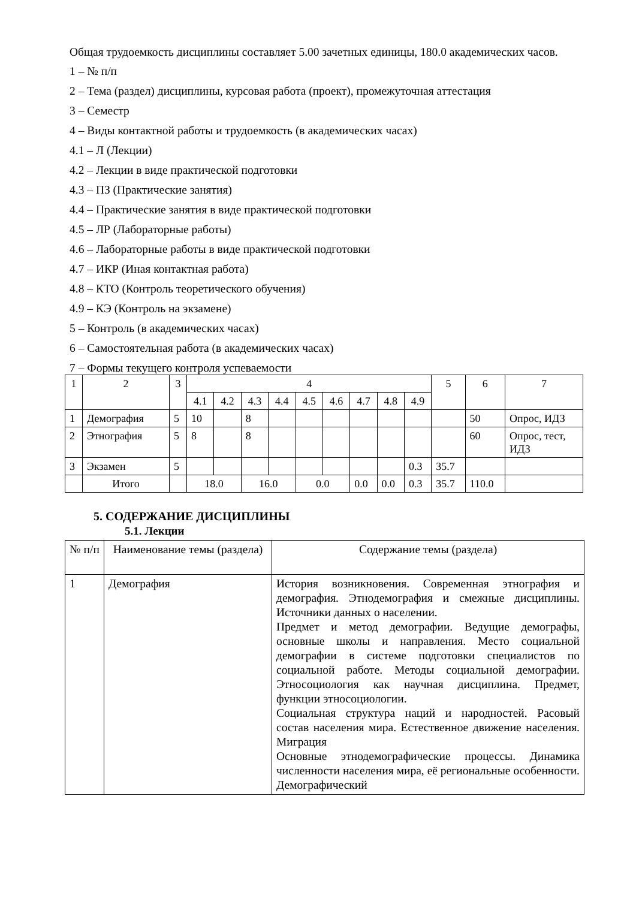Общая трудоемкость дисциплины составляет 5.00 зачетных единицы, 180.0 академических часов.
1 – № п/п
2 – Тема (раздел) дисциплины, курсовая работа (проект), промежуточная аттестация
3 – Семестр
4 – Виды контактной работы и трудоемкость (в академических часах)
4.1 – Л (Лекции)
4.2 – Лекции в виде практической подготовки
4.3 – ПЗ (Практические занятия)
4.4 – Практические занятия в виде практической подготовки
4.5 – ЛР (Лабораторные работы)
4.6 – Лабораторные работы в виде практической подготовки
4.7 – ИКР (Иная контактная работа)
4.8 – КТО (Контроль теоретического обучения)
4.9 – КЭ (Контроль на экзамене)
5 – Контроль (в академических часах)
6 – Самостоятельная работа (в академических часах)
7 – Формы текущего контроля успеваемости
| 1 | 2 | 3 | 4 | | | | | | | | | 5 | 6 | 7 |
| --- | --- | --- | --- | --- | --- | --- | --- | --- | --- | --- | --- | --- | --- | --- |
| | | | 4.1 | 4.2 | 4.3 | 4.4 | 4.5 | 4.6 | 4.7 | 4.8 | 4.9 | | | |
| 1 | Демография | 5 | 10 | | 8 | | | | | | | | 50 | Опрос, ИДЗ |
| 2 | Этнография | 5 | 8 | | 8 | | | | | | | | 60 | Опрос, тест, ИДЗ |
| 3 | Экзамен | 5 | | | | | | | | | 0.3 | 35.7 | | |
| | Итого | | 18.0 | | 16.0 | | 0.0 | | 0.0 | 0.0 | 0.3 | 35.7 | 110.0 | |
5. СОДЕРЖАНИЕ ДИСЦИПЛИНЫ
5.1. Лекции
| № п/п | Наименование темы (раздела) | Содержание темы (раздела) |
| 1 | Демография | История возникновения. Современная этнография и демография. Этнодемография и смежные дисциплины. Источники данных о населении. Предмет и метод демографии. Ведущие демографы, основные школы и направления. Место социальной демографии в системе подготовки специалистов по социальной работе. Методы социальной демографии. Этносоциология как научная дисциплина. Предмет, функции этносоциологии. Социальная структура наций и народностей. Расовый состав населения мира. Естественное движение населения. Миграция Основные этнодемографические процессы. Динамика численности населения мира, её региональные особенности. Демографический |